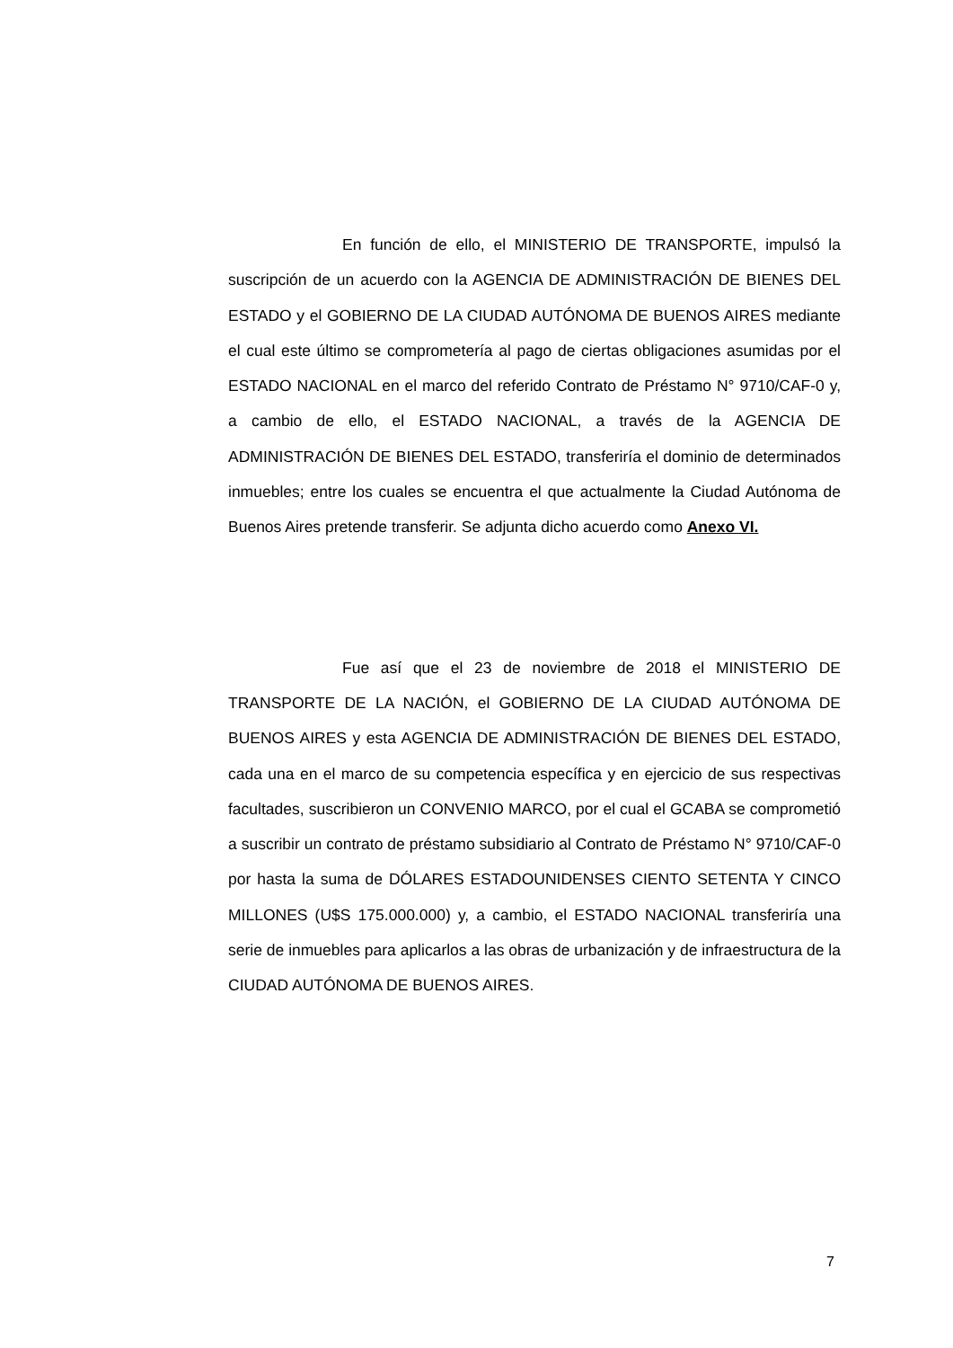En función de ello, el MINISTERIO DE TRANSPORTE, impulsó la suscripción de un acuerdo con la AGENCIA DE ADMINISTRACIÓN DE BIENES DEL ESTADO y el GOBIERNO DE LA CIUDAD AUTÓNOMA DE BUENOS AIRES mediante el cual este último se comprometería al pago de ciertas obligaciones asumidas por el ESTADO NACIONAL en el marco del referido Contrato de Préstamo N° 9710/CAF-0 y, a cambio de ello, el ESTADO NACIONAL, a través de la AGENCIA DE ADMINISTRACIÓN DE BIENES DEL ESTADO, transferiría el dominio de determinados inmuebles; entre los cuales se encuentra el que actualmente la Ciudad Autónoma de Buenos Aires pretende transferir. Se adjunta dicho acuerdo como Anexo VI.
Fue así que el 23 de noviembre de 2018 el MINISTERIO DE TRANSPORTE DE LA NACIÓN, el GOBIERNO DE LA CIUDAD AUTÓNOMA DE BUENOS AIRES y esta AGENCIA DE ADMINISTRACIÓN DE BIENES DEL ESTADO, cada una en el marco de su competencia específica y en ejercicio de sus respectivas facultades, suscribieron un CONVENIO MARCO, por el cual el GCABA se comprometió a suscribir un contrato de préstamo subsidiario al Contrato de Préstamo N° 9710/CAF-0 por hasta la suma de DÓLARES ESTADOUNIDENSES CIENTO SETENTA Y CINCO MILLONES (U$S 175.000.000) y, a cambio, el ESTADO NACIONAL transferiría una serie de inmuebles para aplicarlos a las obras de urbanización y de infraestructura de la CIUDAD AUTÓNOMA DE BUENOS AIRES.
7